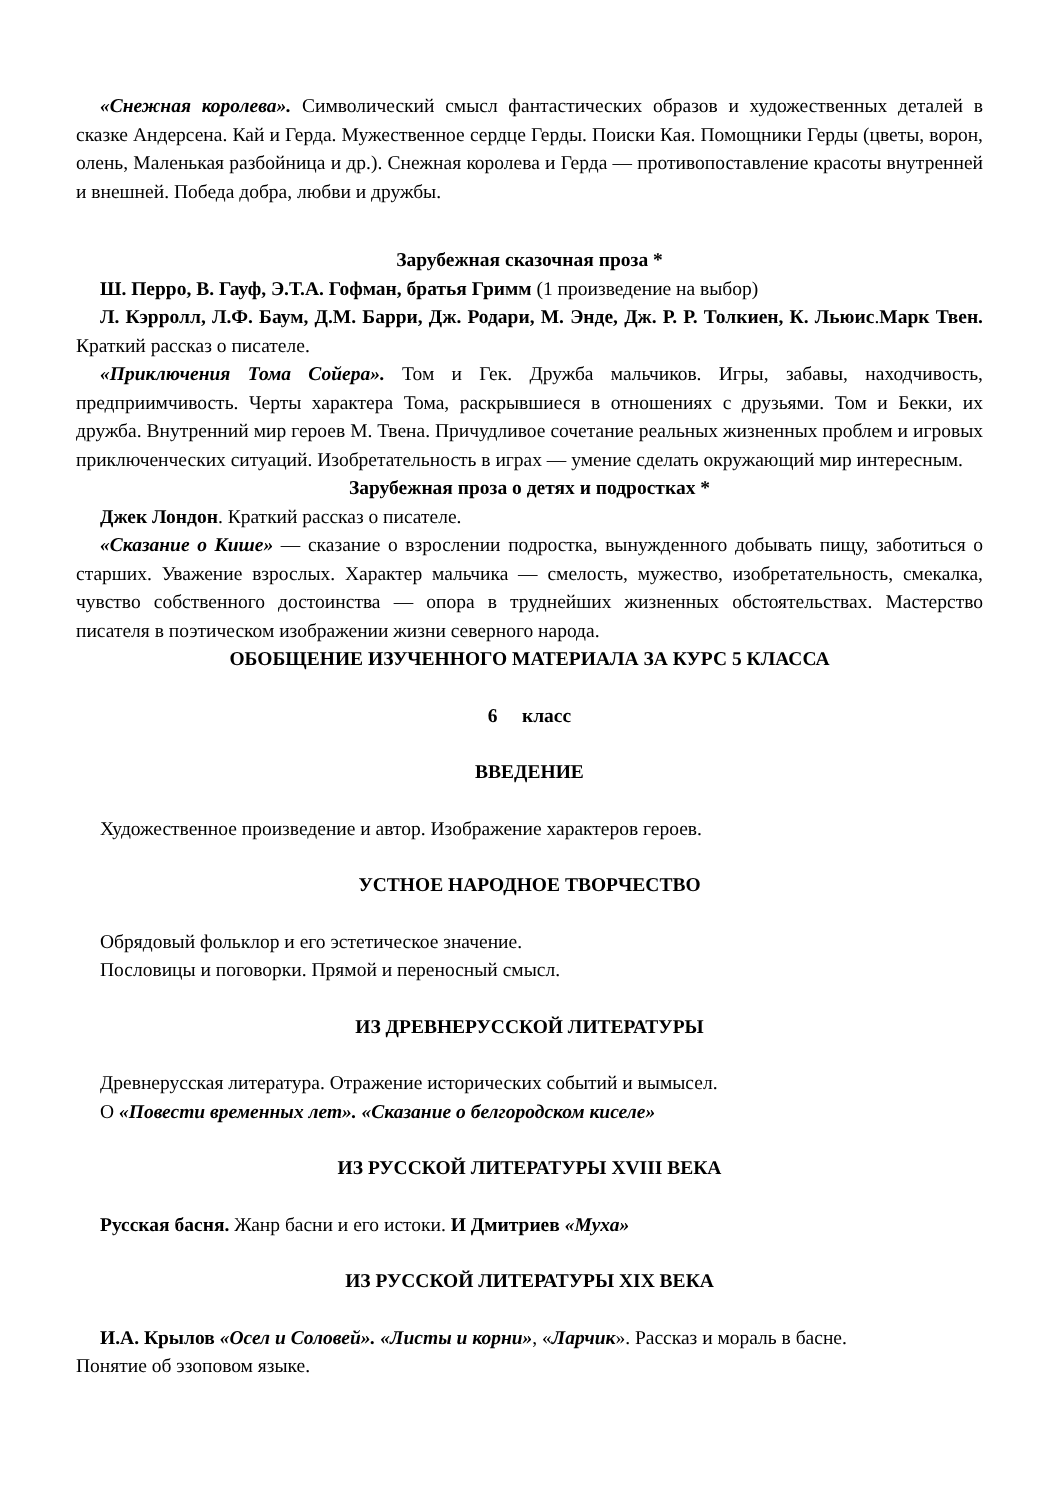«Снежная королева». Символический смысл фантастических образов и художественных деталей в сказке Андерсена. Кай и Герда. Мужественное сердце Герды. Поиски Кая. Помощники Герды (цветы, ворон, олень, Маленькая разбойница и др.). Снежная королева и Герда — противопоставление красоты внутренней и внешней. Победа добра, любви и дружбы.
Зарубежная сказочная проза *
Ш. Перро, В. Гауф, Э.Т.А. Гофман, братья Гримм (1 произведение на выбор)
Л. Кэрролл, Л.Ф. Баум, Д.М. Барри, Дж. Родари, М. Энде, Дж. Р. Р. Толкиен, К. Льюис.Марк Твен. Краткий рассказ о писателе.
«Приключения Тома Сойера». Том и Гек. Дружба мальчиков. Игры, забавы, находчивость, предприимчивость. Черты характера Тома, раскрывшиеся в отношениях с друзьями. Том и Бекки, их дружба. Внутренний мир героев М. Твена. Причудливое сочетание реальных жизненных проблем и игровых приключенческих ситуаций. Изобретательность в играх — умение сделать окружающий мир интересным.
Зарубежная проза о детях и подростках *
Джек Лондон. Краткий рассказ о писателе.
«Сказание о Кише» — сказание о взрослении подростка, вынужденного добывать пищу, заботиться о старших. Уважение взрослых. Характер мальчика — смелость, мужество, изобретательность, смекалка, чувство собственного достоинства — опора в труднейших жизненных обстоятельствах. Мастерство писателя в поэтическом изображении жизни северного народа.
ОБОБЩЕНИЕ ИЗУЧЕННОГО МАТЕРИАЛА ЗА КУРС 5 КЛАССА
6 класс
ВВЕДЕНИЕ
Художественное произведение и автор. Изображение характеров героев.
УСТНОЕ НАРОДНОЕ ТВОРЧЕСТВО
Обрядовый фольклор и его эстетическое значение.
Пословицы и поговорки. Прямой и переносный смысл.
ИЗ ДРЕВНЕРУССКОЙ ЛИТЕРАТУРЫ
Древнерусская литература. Отражение исторических событий и вымысел.
О «Повести временных лет». «Сказание о белгородском киселе»
ИЗ РУССКОЙ ЛИТЕРАТУРЫ XVIII ВЕКА
Русская басня. Жанр басни и его истоки. И Дмитриев «Муха»
ИЗ РУССКОЙ ЛИТЕРАТУРЫ XIX ВЕКА
И.А. Крылов «Осел и Соловей». «Листы и корни», «Ларчик». Рассказ и мораль в басне.
Понятие об эзоповом языке.